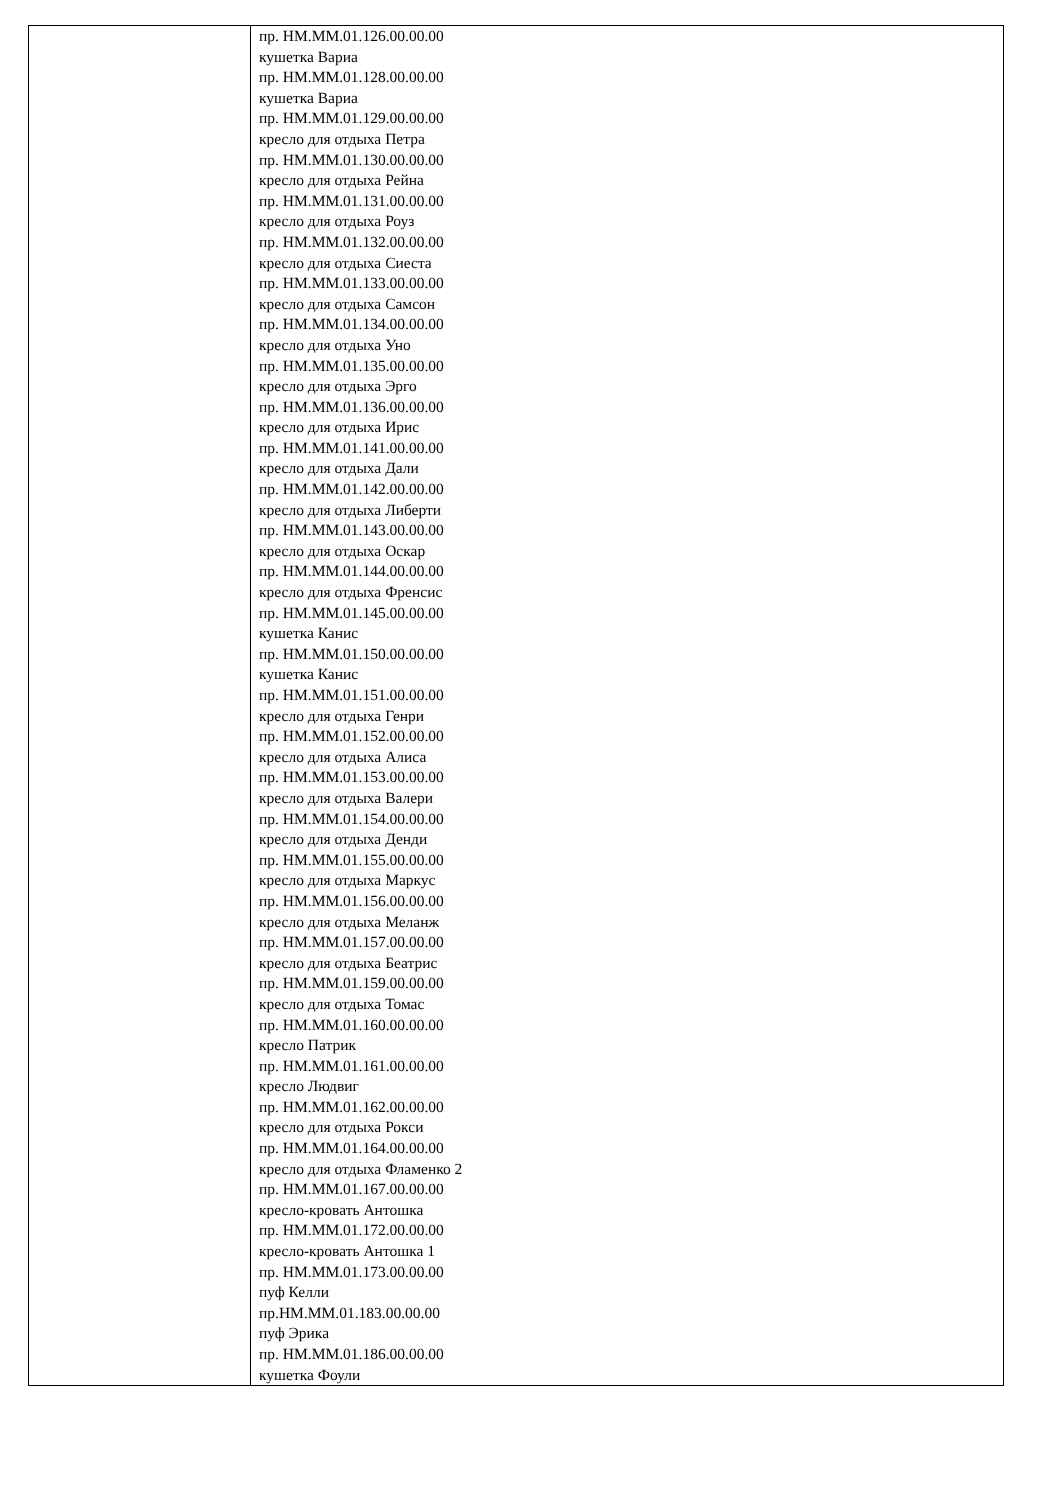| | пр. НМ.ММ.01.126.00.00.00 кушетка Вариа пр. НМ.ММ.01.128.00.00.00 кушетка Вариа пр. НМ.ММ.01.129.00.00.00 кресло для отдыха Петра пр. НМ.ММ.01.130.00.00.00 кресло для отдыха Рейна пр. НМ.ММ.01.131.00.00.00 кресло для отдыха Роуз пр. НМ.ММ.01.132.00.00.00 кресло для отдыха Сиеста пр. НМ.ММ.01.133.00.00.00 кресло для отдыха Самсон пр. НМ.ММ.01.134.00.00.00 кресло для отдыха Уно пр. НМ.ММ.01.135.00.00.00 кресло для отдыха Эрго пр. НМ.ММ.01.136.00.00.00 кресло для отдыха Ирис пр. НМ.ММ.01.141.00.00.00 кресло для отдыха Дали пр. НМ.ММ.01.142.00.00.00 кресло для отдыха Либерти пр. НМ.ММ.01.143.00.00.00 кресло для отдыха Оскар пр. НМ.ММ.01.144.00.00.00 кресло для отдыха Френсис пр. НМ.ММ.01.145.00.00.00 кушетка Канис пр. НМ.ММ.01.150.00.00.00 кушетка Канис пр. НМ.ММ.01.151.00.00.00 кресло для отдыха Генри пр. НМ.ММ.01.152.00.00.00 кресло для отдыха Алиса пр. НМ.ММ.01.153.00.00.00 кресло для отдыха Валери пр. НМ.ММ.01.154.00.00.00 кресло для отдыха Денди пр. НМ.ММ.01.155.00.00.00 кресло для отдыха Маркус пр. НМ.ММ.01.156.00.00.00 кресло для отдыха Меланж пр. НМ.ММ.01.157.00.00.00 кресло для отдыха Беатрис пр. НМ.ММ.01.159.00.00.00 кресло для отдыха Томас пр. НМ.ММ.01.160.00.00.00 кресло Патрик пр. НМ.ММ.01.161.00.00.00 кресло Людвиг пр. НМ.ММ.01.162.00.00.00 кресло для отдыха Рокси пр. НМ.ММ.01.164.00.00.00 кресло для отдыха Фламенко 2 пр. НМ.ММ.01.167.00.00.00 кресло-кровать Антошка пр. НМ.ММ.01.172.00.00.00 кресло-кровать Антошка 1 пр. НМ.ММ.01.173.00.00.00 пуф Келли пр.НМ.ММ.01.183.00.00.00 пуф Эрика пр. НМ.ММ.01.186.00.00.00 кушетка Фоули |